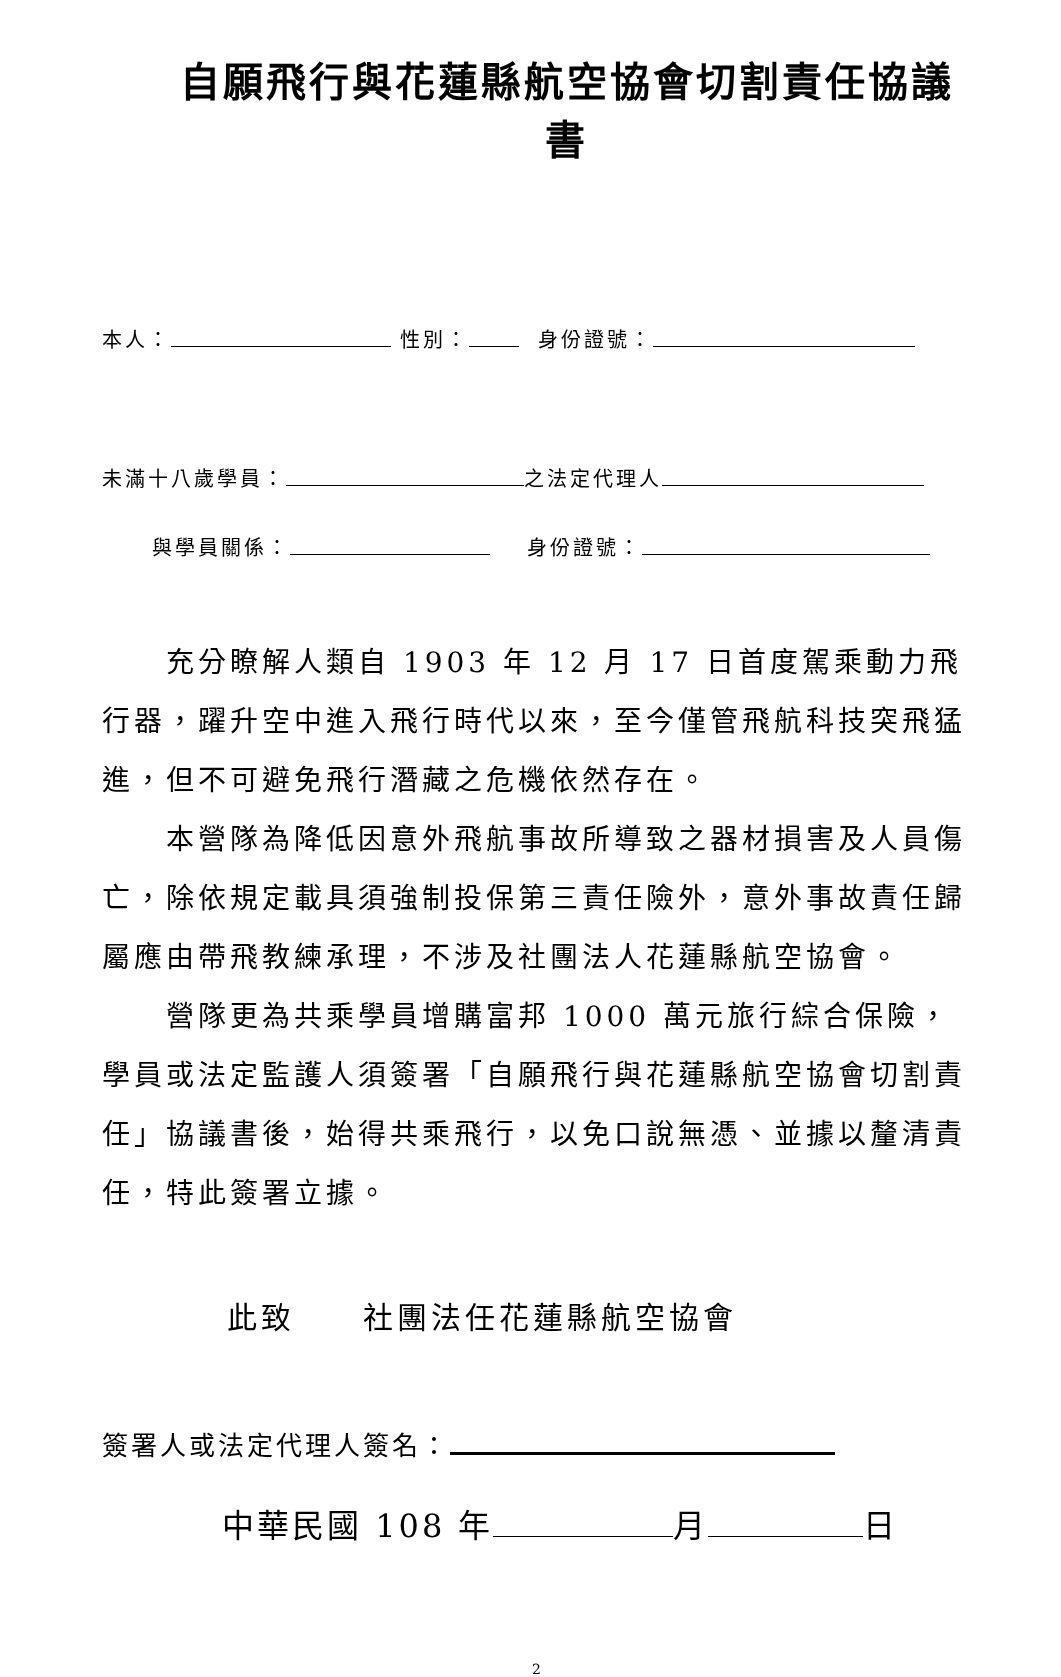自願飛行與花蓮縣航空協會切割責任協議書
本人： 性別： 身份證號：
未滿十八歲學員： 之法定代理人
與學員關係： 身份證號：
充分瞭解人類自 1903 年 12 月 17 日首度駕乘動力飛行器，躍升空中進入飛行時代以來，至今僅管飛航科技突飛猛進，但不可避免飛行潛藏之危機依然存在。
本營隊為降低因意外飛航事故所導致之器材損害及人員傷亡，除依規定載具須強制投保第三責任險外，意外事故責任歸屬應由帶飛教練承理，不涉及社團法人花蓮縣航空協會。
營隊更為共乘學員增購富邦 1000 萬元旅行綜合保險，學員或法定監護人須簽署「自願飛行與花蓮縣航空協會切割責任」協議書後，始得共乘飛行，以免口說無憑、並據以釐清責任，特此簽署立據。
此致 社團法任花蓮縣航空協會
簽署人或法定代理人簽名：
中華民國 108 年 月 日
2